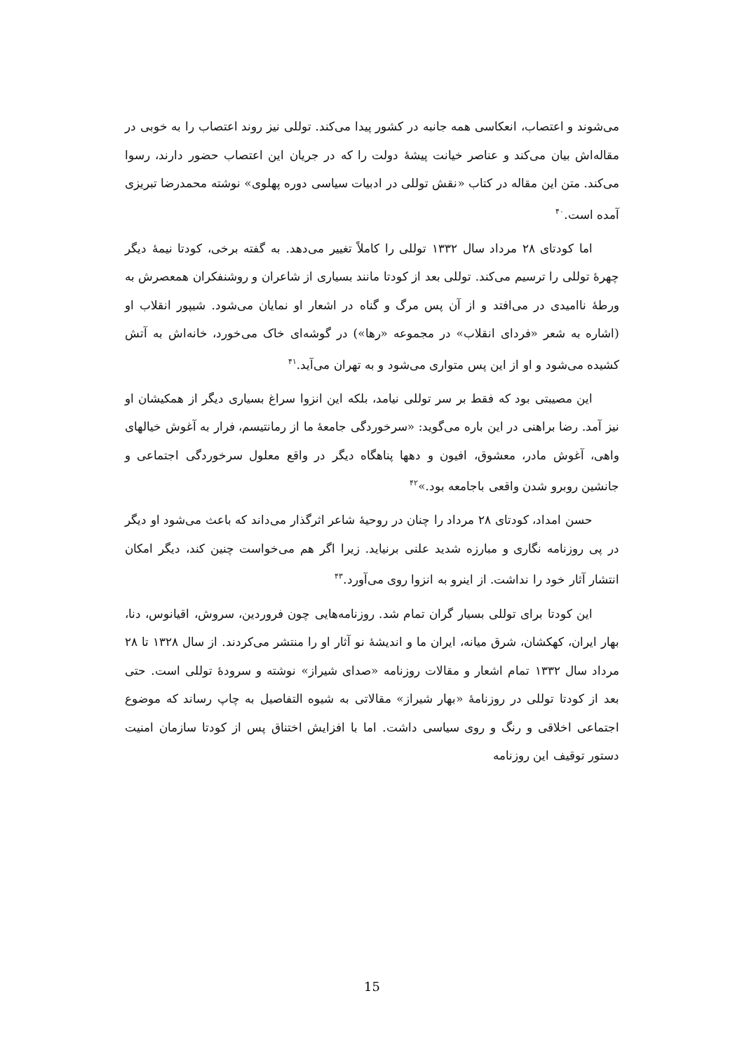می‌شوند و اعتصاب، انعکاسی همه جانبه در کشور پیدا می‌کند. توللی نیز روند اعتصاب را به خوبی در مقاله‌اش بیان می‌کند و عناصر خیانت پیشهٔ دولت را که در جریان این اعتصاب حضور دارند، رسوا می‌کند. متن این مقاله در کتاب «نقش توللی در ادبیات سیاسی دوره پهلوی» نوشته محمدرضا تبریزی آمده است.<sup>۴۰</sup>
اما کودتای ۲۸ مرداد سال ۱۳۳۲ توللی را کاملاً تغییر می‌دهد. به گفته برخی، کودتا نیمهٔ دیگر چهرهٔ توللی را ترسیم می‌کند. توللی بعد از کودتا مانند بسیاری از شاعران و روشنفکران همعصرش به ورطهٔ ناامیدی در می‌افتد و از آن پس مرگ و گناه در اشعار او نمایان می‌شود. شیپور انقلاب او (اشاره به شعر «فردای انقلاب» در مجموعه «رها») در گوشه‌ای خاک می‌خورد، خانه‌اش به آتش کشیده می‌شود و او از این پس متواری می‌شود و به تهران می‌آید.<sup>۴۱</sup>
این مصیبتی بود که فقط بر سر توللی نیامد، بلکه این انزوا سراغ بسیاری دیگر از همکیشان او نیز آمد. رضا براهنی در این باره می‌گوید: «سرخوردگی جامعهٔ ما از رمانتیسم، فرار به آغوش خیالهای واهی، آغوش مادر، معشوق، افیون و دهها پناهگاه دیگر در واقع معلول سرخوردگی اجتماعی و جانشین روبرو شدن واقعی باجامعه بود.»<sup>۴۲</sup>
حسن امداد، کودتای ۲۸ مرداد را چنان در روحیهٔ شاعر اثرگذار می‌داند که باعث می‌شود او دیگر در پی روزنامه نگاری و مبارزه شدید علنی برنیاید. زیرا اگر هم می‌خواست چنین کند، دیگر امکان انتشار آثار خود را نداشت. از اینرو به انزوا روی می‌آورد.<sup>۴۳</sup>
این کودتا برای توللی بسیار گران تمام شد. روزنامه‌هایی چون فروردین، سروش، اقیانوس، دنا، بهار ایران، کهکشان، شرق میانه، ایران ما و اندیشهٔ نو آثار او را منتشر می‌کردند. از سال ۱۳۲۸ تا ۲۸ مرداد سال ۱۳۳۲ تمام اشعار و مقالات روزنامه «صدای شیراز» نوشته و سرودهٔ توللی است. حتی بعد از کودتا توللی در روزنامهٔ «بهار شیراز» مقالاتی به شیوه التفاصیل به چاپ رساند که موضوع اجتماعی اخلاقی و رنگ و روی سیاسی داشت. اما با افزایش اختناق پس از کودتا سازمان امنیت دستور توقیف این روزنامه
15